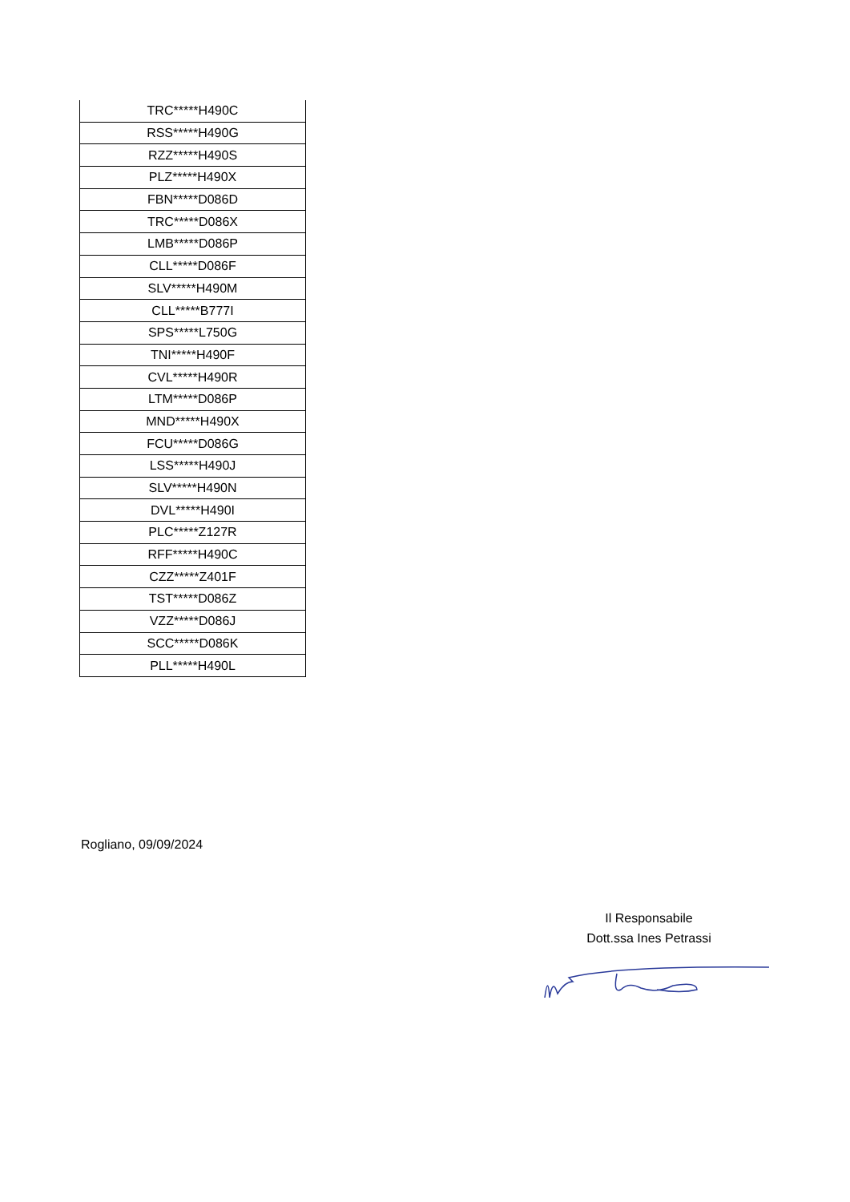| TRC*****H490C |
| RSS*****H490G |
| RZZ*****H490S |
| PLZ*****H490X |
| FBN*****D086D |
| TRC*****D086X |
| LMB*****D086P |
| CLL*****D086F |
| SLV*****H490M |
| CLL*****B777I |
| SPS*****L750G |
| TNI*****H490F |
| CVL*****H490R |
| LTM*****D086P |
| MND*****H490X |
| FCU*****D086G |
| LSS*****H490J |
| SLV*****H490N |
| DVL*****H490I |
| PLC*****Z127R |
| RFF*****H490C |
| CZZ*****Z401F |
| TST*****D086Z |
| VZZ*****D086J |
| SCC*****D086K |
| PLL*****H490L |
Rogliano, 09/09/2024
Il Responsabile
Dott.ssa Ines Petrassi